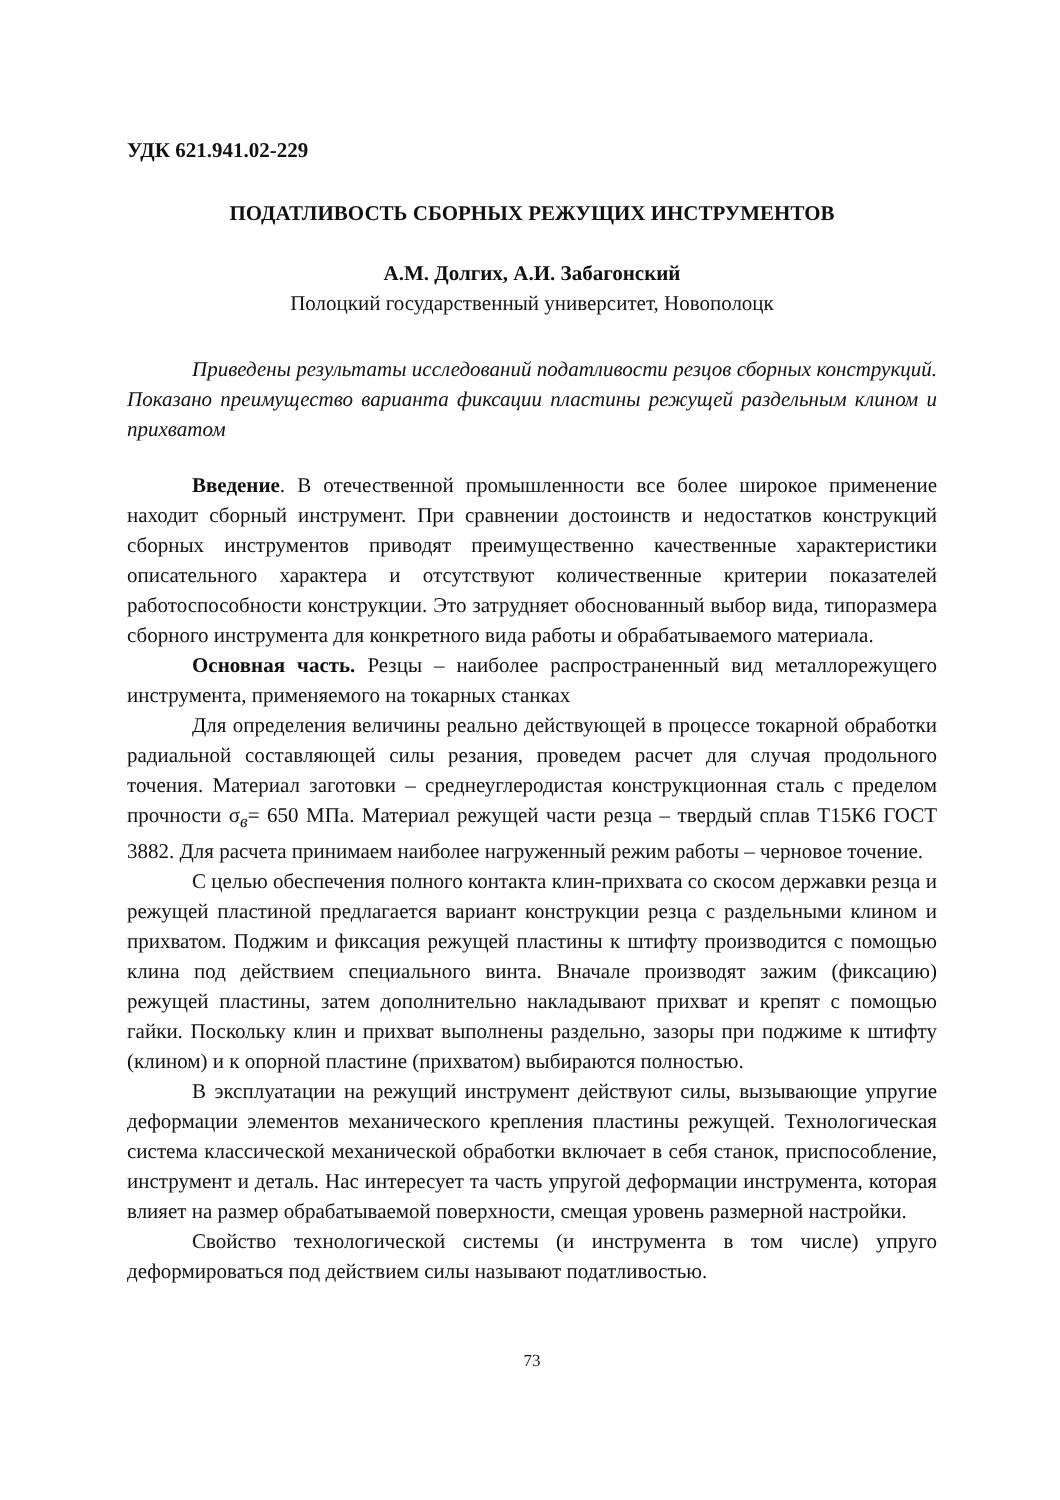УДК 621.941.02-229
ПОДАТЛИВОСТЬ СБОРНЫХ РЕЖУЩИХ ИНСТРУМЕНТОВ
А.М. Долгих, А.И. Забагонский
Полоцкий государственный университет, Новополоцк
Приведены результаты исследований податливости резцов сборных конструкций. Показано преимущество варианта фиксации пластины режущей раздельным клином и прихватом
Введение. В отечественной промышленности все более широкое применение находит сборный инструмент. При сравнении достоинств и недостатков конструкций сборных инструментов приводят преимущественно качественные характеристики описательного характера и отсутствуют количественные критерии показателей работоспособности конструкции. Это затрудняет обоснованный выбор вида, типоразмера сборного инструмента для конкретного вида работы и обрабатываемого материала.
Основная часть. Резцы – наиболее распространенный вид металлорежущего инструмента, применяемого на токарных станках
Для определения величины реально действующей в процессе токарной обработки радиальной составляющей силы резания, проведем расчет для случая продольного точения. Материал заготовки – среднеуглеродистая конструкционная сталь с пределом прочности σ<sub>в</sub>= 650 МПа. Материал режущей части резца – твердый сплав Т15К6 ГОСТ 3882. Для расчета принимаем наиболее нагруженный режим работы – черновое точение.
С целью обеспечения полного контакта клин-прихвата со скосом державки резца и режущей пластиной предлагается вариант конструкции резца с раздельными клином и прихватом. Поджим и фиксация режущей пластины к штифту производится с помощью клина под действием специального винта. Вначале производят зажим (фиксацию) режущей пластины, затем дополнительно накладывают прихват и крепят с помощью гайки. Поскольку клин и прихват выполнены раздельно, зазоры при поджиме к штифту (клином) и к опорной пластине (прихватом) выбираются полностью.
В эксплуатации на режущий инструмент действуют силы, вызывающие упругие деформации элементов механического крепления пластины режущей. Технологическая система классической механической обработки включает в себя станок, приспособление, инструмент и деталь. Нас интересует та часть упругой деформации инструмента, которая влияет на размер обрабатываемой поверхности, смещая уровень размерной настройки.
Свойство технологической системы (и инструмента в том числе) упруго деформироваться под действием силы называют податливостью.
73